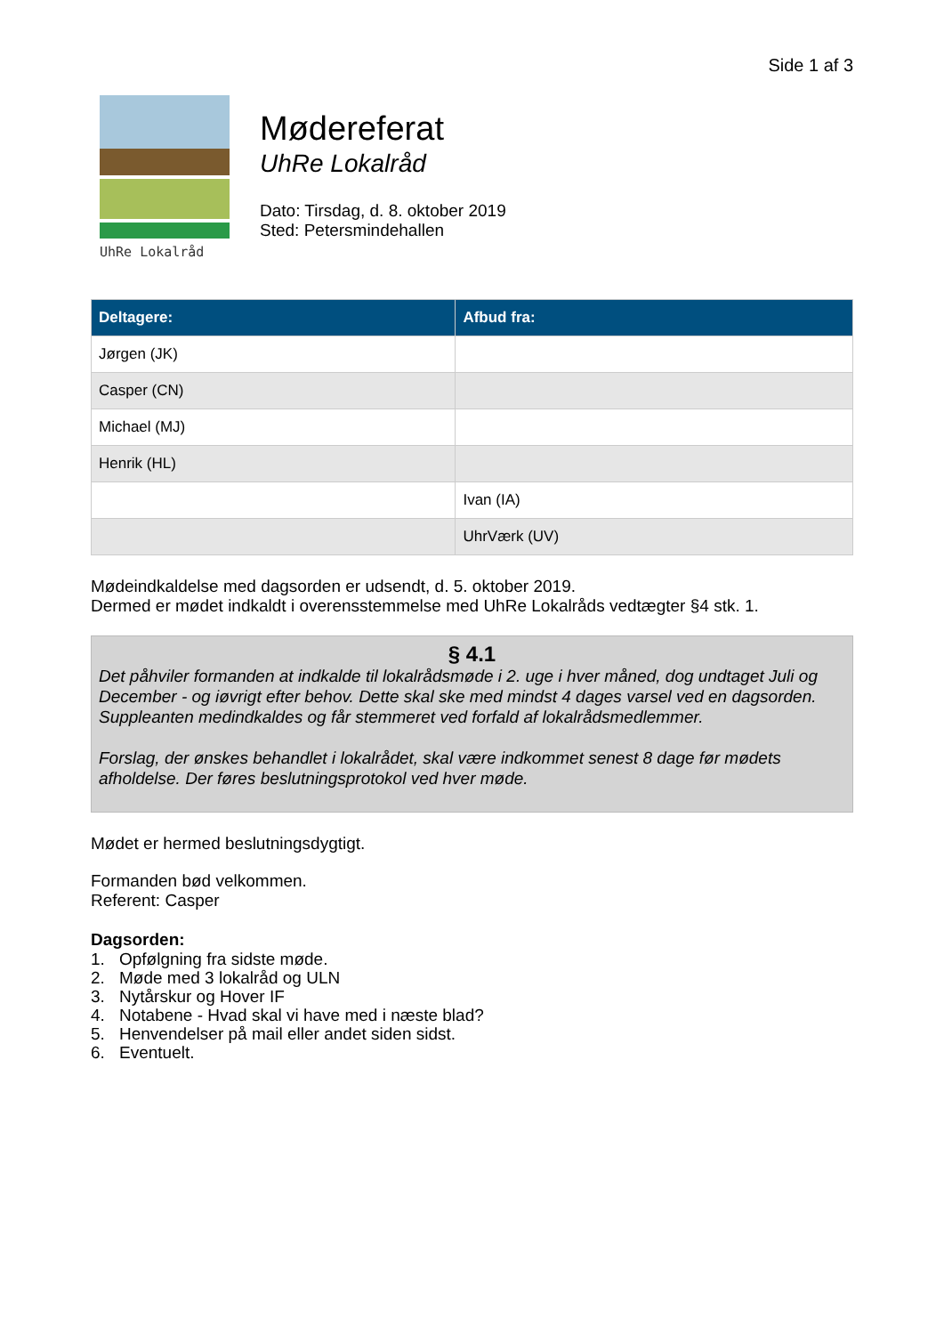Side 1 af 3
UhRe Lokalråd
Mødereferat
UhRe Lokalråd
Dato: Tirsdag, d. 8. oktober 2019
Sted: Petersmindehallen
| Deltagere: | Afbud fra: |
| --- | --- |
| Jørgen (JK) | |
| Casper (CN) | |
| Michael (MJ) | |
| Henrik (HL) | |
| | Ivan (IA) |
| | UhrVærk (UV) |
Mødeindkaldelse med dagsorden er udsendt, d. 5. oktober 2019.
Dermed er mødet indkaldt i overensstemmelse med UhRe Lokalråds vedtægter §4 stk. 1.
§ 4.1
Det påhviler formanden at indkalde til lokalrådsmøde i 2. uge i hver måned, dog undtaget Juli og December - og iøvrigt efter behov. Dette skal ske med mindst 4 dages varsel ved en dagsorden. Suppleanten medindkaldes og får stemmeret ved forfald af lokalrådsmedlemmer.
Forslag, der ønskes behandlet i lokalrådet, skal være indkommet senest 8 dage før mødets afholdelse. Der føres beslutningsprotokol ved hver møde.
Mødet er hermed beslutningsdygtigt.
Formanden bød velkommen.
Referent: Casper
Dagsorden:
1. Opfølgning fra sidste møde.
2. Møde med 3 lokalråd og ULN
3. Nytårskur og Hover IF
4. Notabene - Hvad skal vi have med i næste blad?
5. Henvendelser på mail eller andet siden sidst.
6. Eventuelt.